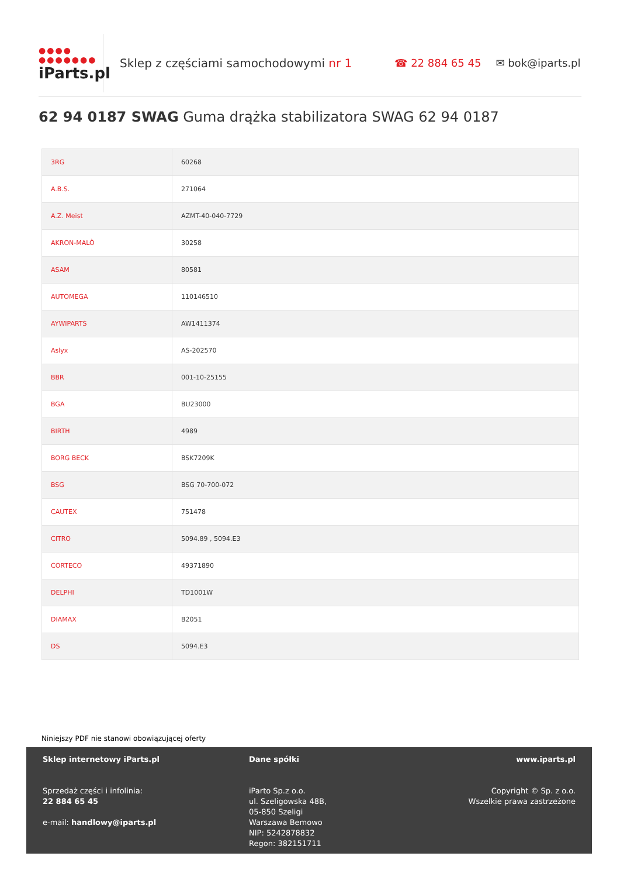●●●●
●●●●●●●
iParts.pl
Sklep z częściami samochodowymi nr 1 ☎ 22 884 65 45 ✉ bok@iparts.pl
62 94 0187 SWAG Guma drążka stabilizatora SWAG 62 94 0187
| 3RG | 60268 |
| A.B.S. | 271064 |
| A.Z. Meist | AZMT-40-040-7729 |
| AKRON-MALÒ | 30258 |
| ASAM | 80581 |
| AUTOMEGA | 110146510 |
| AYWIPARTS | AW1411374 |
| Aslyx | AS-202570 |
| BBR | 001-10-25155 |
| BGA | BU23000 |
| BIRTH | 4989 |
| BORG BECK | BSK7209K |
| BSG | BSG 70-700-072 |
| CAUTEX | 751478 |
| CITRO | 5094.89 , 5094.E3 |
| CORTECO | 49371890 |
| DELPHI | TD1001W |
| DIAMAX | B2051 |
| DS | 5094.E3 |
Niniejszy PDF nie stanowi obowiązującej oferty
Sklep internetowy iParts.pl
Sprzedaż części i infolinia:
22 884 65 45
e-mail: handlowy@iparts.pl
Dane spółki
iParto Sp.z o.o.
ul. Szeligowska 48B,
05-850 Szeligi
Warszawa Bemowo
NIP: 5242878832
Regon: 382151711
www.iparts.pl
Copyright © Sp. z o.o.
Wszelkie prawa zastrzeżone